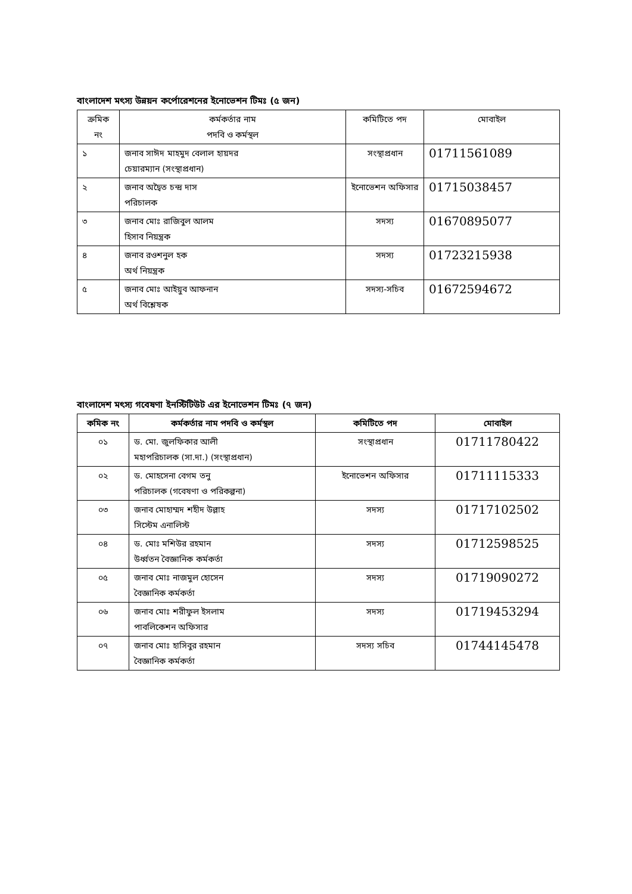বাংলাদেশ মৎস্য উন্নয়ন কর্পোরেশনের ইনোভেশন টিমঃ (৫ জন)
| ক্রমিক নং | কর্মকর্তার নাম পদবি ও কর্মস্থল | কমিটিতে পদ | মোবাইল |
| --- | --- | --- | --- |
| ১ | জনাব সাঈদ মাহমুদ বেলাল হায়দর চেয়ারম্যান (সংস্থাপ্রধান) | সংস্থাপ্রধান | 01711561089 |
| ২ | জনাব অদ্বৈত চন্দ্র দাস পরিচালক | ইনোভেশন অফিসার | 01715038457 |
| ৩ | জনাব মোঃ রাজিবুল আলম হিসাব নিয়ন্ত্রক | সদস্য | 01670895077 |
| ৪ | জনাব রওশনুল হক অর্থ নিয়ন্ত্রক | সদস্য | 01723215938 |
| ৫ | জনাব মোঃ আইয়ুব আফনান অর্থ বিশ্লেষক | সদস্য-সচিব | 01672594672 |
বাংলাদেশ মৎস্য গবেষণা ইনস্টিটিউট এর ইনোভেশন টিমঃ (৭ জন)
| কমিক নং | কর্মকর্তার নাম পদবি ও কর্মস্থল | কমিটিতে পদ | মোবাইল |
| --- | --- | --- | --- |
| ০১ | ড. মো. জুলফিকার আলী মহাপরিচালক (সা.দা.) (সংস্থাপ্রধান) | সংস্থাপ্রধান | 01711780422 |
| ০২ | ড. মোহসেনা বেগম তনু পরিচালক (গবেষণা ও পরিকল্পনা) | ইনোভেশন অফিসার | 01711115333 |
| ০৩ | জনাব মোহাম্মদ শহীদ উল্লাহ সিস্টেম এনালিস্ট | সদস্য | 01717102502 |
| ০৪ | ড. মোঃ মশিউর রহমান উর্ধ্বতন বৈজ্ঞানিক কর্মকর্তা | সদস্য | 01712598525 |
| ০৫ | জনাব মোঃ নাজমুল হোসেন বৈজ্ঞানিক কর্মকর্তা | সদস্য | 01719090272 |
| ০৬ | জনাব মোঃ শরীফুল ইসলাম পাবলিকেশন অফিসার | সদস্য | 01719453294 |
| ০৭ | জনাব মোঃ হাসিবুর রহমান বৈজ্ঞানিক কর্মকর্তা | সদস্য সচিব | 01744145478 |